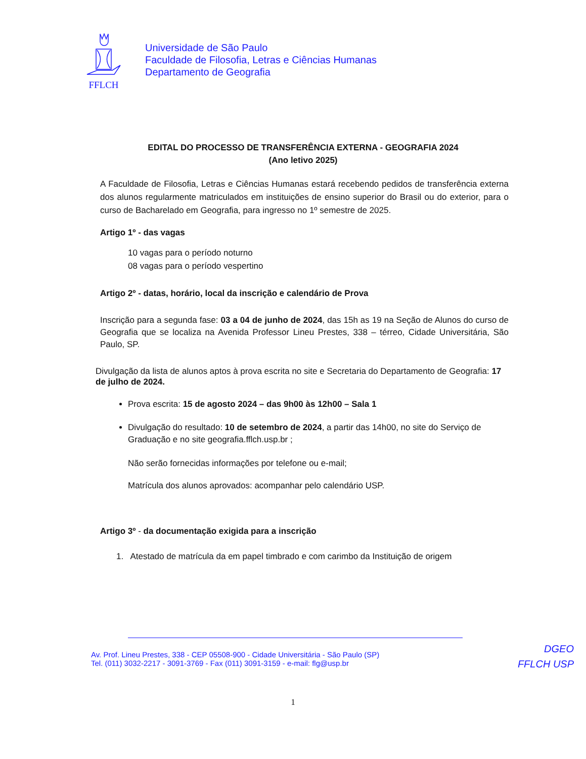FFLCH
Universidade de São Paulo
Faculdade de Filosofia, Letras e Ciências Humanas
Departamento de Geografia
EDITAL DO PROCESSO DE TRANSFERÊNCIA EXTERNA - GEOGRAFIA 2024
(Ano letivo 2025)
A Faculdade de Filosofia, Letras e Ciências Humanas estará recebendo pedidos de transferência externa dos alunos regularmente matriculados em instituições de ensino superior do Brasil ou do exterior, para o curso de Bacharelado em Geografia, para ingresso no 1º semestre de 2025.
Artigo 1º - das vagas
10 vagas para o período noturno
08 vagas para o período vespertino
Artigo 2º - datas, horário, local da inscrição e calendário de Prova
Inscrição para a segunda fase: 03 a 04 de junho de 2024, das 15h as 19 na Seção de Alunos do curso de Geografia que se localiza na Avenida Professor Lineu Prestes, 338 – térreo, Cidade Universitária, São Paulo, SP.
Divulgação da lista de alunos aptos à prova escrita no site e Secretaria do Departamento de Geografia: 17 de julho de 2024.
Prova escrita: 15 de agosto 2024 – das 9h00 às 12h00 – Sala 1
Divulgação do resultado: 10 de setembro de 2024, a partir das 14h00, no site do Serviço de Graduação e no site geografia.fflch.usp.br ;
Não serão fornecidas informações por telefone ou e-mail;
Matrícula dos alunos aprovados: acompanhar pelo calendário USP.
Artigo 3º - da documentação exigida para a inscrição
1. Atestado de matrícula da em papel timbrado e com carimbo da Instituição de origem
Av. Prof. Lineu Prestes, 338 - CEP 05508-900 - Cidade Universitária - São Paulo (SP)
Tel. (011) 3032-2217 - 3091-3769 - Fax (011) 3091-3159 - e-mail: flg@usp.br
DGEO
FFLCH USP
1